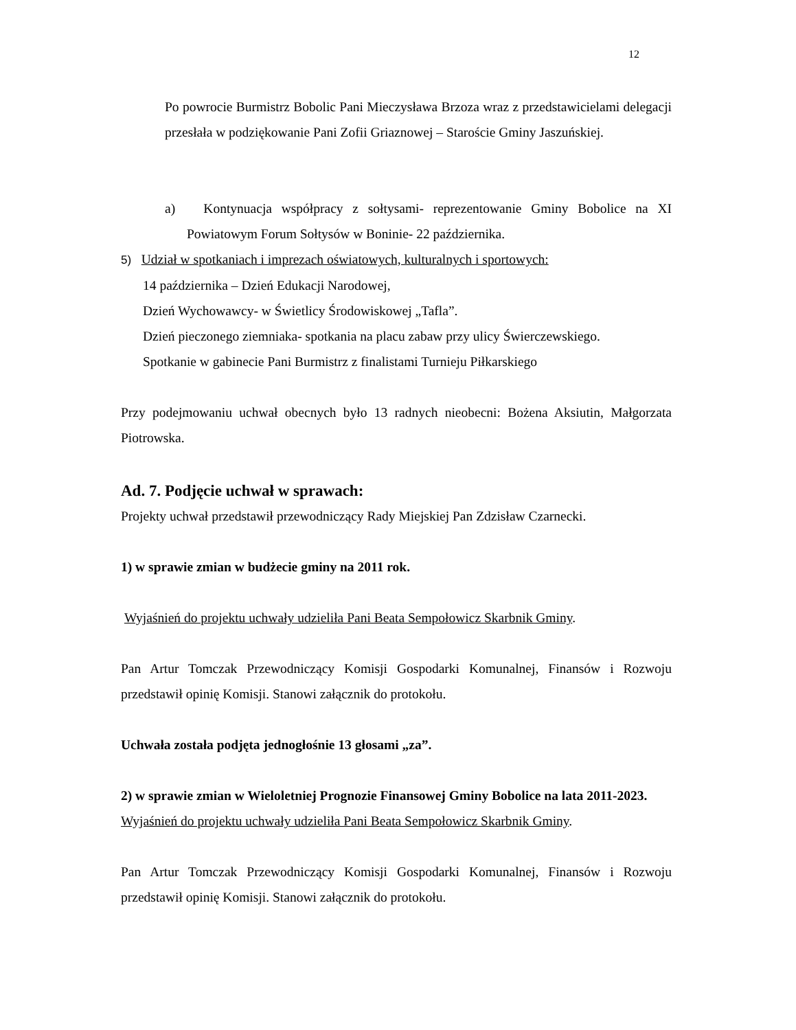12
Po powrocie Burmistrz Bobolic Pani Mieczysława Brzoza wraz z przedstawicielami delegacji przesłała w podziękowanie Pani Zofii Griaznowej – Staroście Gminy Jaszuńskiej.
a) Kontynuacja współpracy z sołtysami- reprezentowanie Gminy Bobolice na XI Powiatowym Forum Sołtysów w Boninie- 22 października.
5) Udział w spotkaniach i imprezach oświatowych, kulturalnych i sportowych:
14 października – Dzień Edukacji Narodowej,
Dzień Wychowawcy- w Świetlicy Środowiskowej „Tafla”.
Dzień pieczonego ziemniaka- spotkania na placu zabaw przy ulicy Świerczewskiego.
Spotkanie w gabinecie Pani Burmistrz z finalistami Turnieju Piłkarskiego
Przy podejmowaniu uchwał obecnych było 13 radnych nieobecni: Bożena Aksiutin, Małgorzata Piotrowska.
Ad. 7. Podjęcie uchwał w sprawach:
Projekty uchwał przedstawił przewodniczący Rady Miejskiej Pan Zdzisław Czarnecki.
1) w sprawie zmian w budżecie gminy na 2011 rok.
Wyjaśnień do projektu uchwały udzieliła Pani Beata Sempołowicz Skarbnik Gminy.
Pan Artur Tomczak Przewodniczący Komisji Gospodarki Komunalnej, Finansów i Rozwoju przedstawił opinię Komisji. Stanowi załącznik do protokołu.
Uchwała została podjęta jednogłośnie 13 głosami „za”.
2) w sprawie zmian w Wieloletniej Prognozie Finansowej Gminy Bobolice na lata 2011-2023.
Wyjaśnień do projektu uchwały udzieliła Pani Beata Sempołowicz Skarbnik Gminy.
Pan Artur Tomczak Przewodniczący Komisji Gospodarki Komunalnej, Finansów i Rozwoju przedstawił opinię Komisji. Stanowi załącznik do protokołu.